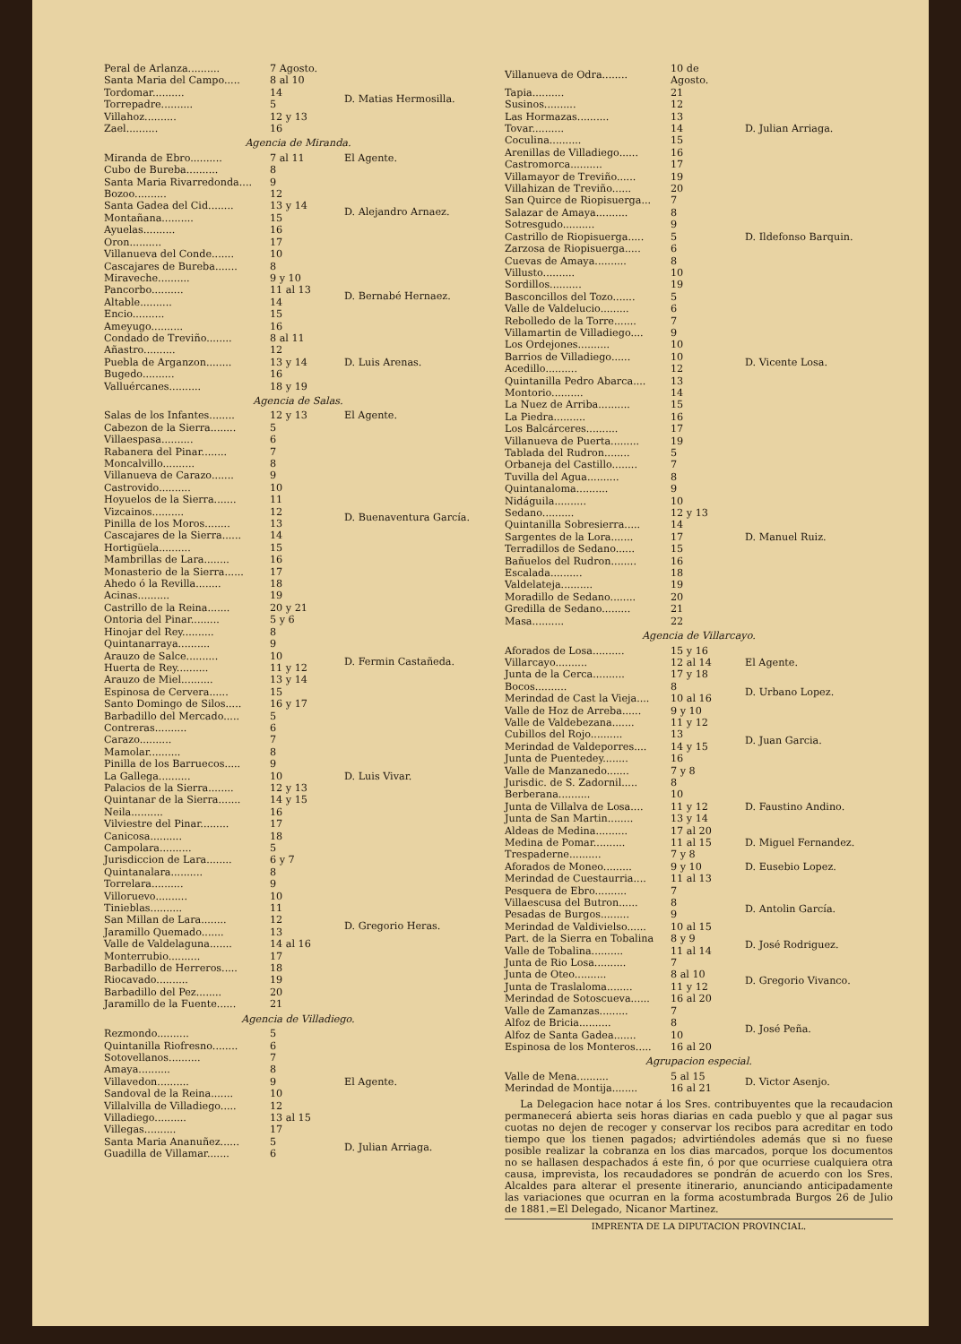| Peral de Arlanza.......... | 7 Agosto. | D. Matias Hermosilla. |
| Santa Maria del Campo..... | 8 al 10 | |
| Tordomar.......... | 14 | |
| Torrepadre.......... | 5 | |
| Villahoz.......... | 12 y 13 | |
| Zael.......... | 16 | |
| Agencia de Miranda. | | |
| Miranda de Ebro.......... | 7 al 11 | El Agente. |
| Cubo de Bureba.......... | 8 | D. Alejandro Arnaez. |
| Santa Maria Rivarredonda.... | 9 | |
| Bozoo.......... | 12 | |
| Santa Gadea del Cid........ | 13 y 14 | |
| Montañana.......... | 15 | |
| Ayuelas.......... | 16 | |
| Oron.......... | 17 | |
| Villanueva del Conde....... | 10 | |
| Cascajares de Bureba....... | 8 | D. Bernabé Hernaez. |
| Miraveche.......... | 9 y 10 | |
| Pancorbo.......... | 11 al 13 | |
| Altable.......... | 14 | |
| Encio.......... | 15 | |
| Ameyugo.......... | 16 | |
| Condado de Treviño........ | 8 al 11 | D. Luis Arenas. |
| Añastro.......... | 12 | |
| Puebla de Arganzon........ | 13 y 14 | |
| Bugedo.......... | 16 | |
| Valluércanes.......... | 18 y 19 | |
| Agencia de Salas. | | |
| Salas de los Infantes........ | 12 y 13 | El Agente. |
| Cabezon de la Sierra........ | 5 | D. Buenaventura García. |
| Villaespasa.......... | 6 | |
| Rabanera del Pinar........ | 7 | |
| Moncalvillo.......... | 8 | |
| Villanueva de Carazo....... | 9 | |
| Castrovido.......... | 10 | |
| Hoyuelos de la Sierra....... | 11 | |
| Vizcainos.......... | 12 | |
| Pinilla de los Moros........ | 13 | |
| Cascajares de la Sierra...... | 14 | |
| Hortigüela.......... | 15 | |
| Mambrillas de Lara........ | 16 | |
| Monasterio de la Sierra...... | 17 | |
| Ahedo ó la Revilla........ | 18 | |
| Acinas.......... | 19 | |
| Castrillo de la Reina....... | 20 y 21 | |
| Ontoria del Pinar......... | 5 y 6 | D. Fermin Castañeda. |
| Hinojar del Rey.......... | 8 | |
| Quintanarraya.......... | 9 | |
| Arauzo de Salce.......... | 10 | |
| Huerta de Rey.......... | 11 y 12 | |
| Arauzo de Miel.......... | 13 y 14 | |
| Espinosa de Cervera...... | 15 | |
| Santo Domingo de Silos..... | 16 y 17 | |
| Barbadillo del Mercado..... | 5 | D. Luis Vivar. |
| Contreras.......... | 6 | |
| Carazo.......... | 7 | |
| Mamolar.......... | 8 | |
| Pinilla de los Barruecos..... | 9 | |
| La Gallega.......... | 10 | |
| Palacios de la Sierra........ | 12 y 13 | |
| Quintanar de la Sierra....... | 14 y 15 | |
| Neila.......... | 16 | |
| Vilviestre del Pinar......... | 17 | |
| Canicosa.......... | 18 | |
| Campolara.......... | 5 | D. Gregorio Heras. |
| Jurisdiccion de Lara........ | 6 y 7 | |
| Quintanalara.......... | 8 | |
| Torrelara.......... | 9 | |
| Villoruevo.......... | 10 | |
| Tinieblas.......... | 11 | |
| San Millan de Lara........ | 12 | |
| Jaramillo Quemado....... | 13 | |
| Valle de Valdelaguna....... | 14 al 16 | |
| Monterrubio.......... | 17 | |
| Barbadillo de Herreros..... | 18 | |
| Riocavado.......... | 19 | |
| Barbadillo del Pez........ | 20 | |
| Jaramillo de la Fuente...... | 21 | |
| Agencia de Villadiego. | | |
| Rezmondo.......... | 5 | El Agente. |
| Quintanilla Riofresno........ | 6 | |
| Sotovellanos.......... | 7 | |
| Amaya.......... | 8 | |
| Villavedon.......... | 9 | |
| Sandoval de la Reina....... | 10 | |
| Villalvilla de Villadiego..... | 12 | |
| Villadiego.......... | 13 al 15 | |
| Villegas.......... | 17 | |
| Santa Maria Ananuñez...... | 5 | D. Julian Arriaga. |
| Guadilla de Villamar....... | 6 | |
| Villanueva de Odra........ | 10 de Agosto. | D. Julian Arriaga. |
| Tapia.......... | 21 | |
| Susinos.......... | 12 | |
| Las Hormazas.......... | 13 | |
| Tovar.......... | 14 | |
| Coculina.......... | 15 | |
| Arenillas de Villadiego...... | 16 | |
| Castromorca.......... | 17 | |
| Villamayor de Treviño...... | 19 | |
| Villahizan de Treviño...... | 20 | |
| San Quirce de Riopisuerga... | 7 | D. Ildefonso Barquin. |
| Salazar de Amaya.......... | 8 | |
| Sotresgudo.......... | 9 | |
| Castrillo de Riopisuerga..... | 5 | |
| Zarzosa de Riopisuerga..... | 6 | |
| Cuevas de Amaya.......... | 8 | |
| Villusto.......... | 10 | |
| Sordillos.......... | 19 | D. Vicente Losa. |
| Basconcillos del Tozo....... | 5 | |
| Valle de Valdelucio......... | 6 | |
| Rebolledo de la Torre....... | 7 | |
| Villamartin de Villadiego.... | 9 | |
| Los Ordejones.......... | 10 | |
| Barrios de Villadiego...... | 10 | |
| Acedillo.......... | 12 | |
| Quintanilla Pedro Abarca.... | 13 | |
| Montorio.......... | 14 | |
| La Nuez de Arriba.......... | 15 | |
| La Piedra.......... | 16 | |
| Los Balcárceres.......... | 17 | |
| Villanueva de Puerta......... | 19 | |
| Tablada del Rudron........ | 5 | D. Manuel Ruiz. |
| Orbaneja del Castillo........ | 7 | |
| Tuvilla del Agua.......... | 8 | |
| Quintanaloma.......... | 9 | |
| Nidáguila.......... | 10 | |
| Sedano.......... | 12 y 13 | |
| Quintanilla Sobresierra..... | 14 | |
| Sargentes de la Lora....... | 17 | |
| Terradillos de Sedano...... | 15 | |
| Bañuelos del Rudron........ | 16 | |
| Escalada.......... | 18 | |
| Valdelateja.......... | 19 | |
| Moradillo de Sedano........ | 20 | |
| Gredilla de Sedano......... | 21 | |
| Masa.......... | 22 | |
| Agencia de Villarcayo. | | |
| Aforados de Losa.......... | 15 y 16 | El Agente. |
| Villarcayo.......... | 12 al 14 | |
| Junta de la Cerca.......... | 17 y 18 | |
| Bocos.......... | 8 | D. Urbano Lopez. |
| Merindad de Cast la Vieja.... | 10 al 16 | |
| Valle de Hoz de Arreba...... | 9 y 10 | D. Juan Garcia. |
| Valle de Valdebezana....... | 11 y 12 | |
| Cubillos del Rojo.......... | 13 | |
| Merindad de Valdeporres.... | 14 y 15 | |
| Junta de Puentedey........ | 16 | |
| Valle de Manzanedo....... | 7 y 8 | |
| Jurisdic. de S. Zadornil..... | 8 | D. Faustino Andino. |
| Berberana.......... | 10 | |
| Junta de Villalva de Losa.... | 11 y 12 | |
| Junta de San Martin........ | 13 y 14 | |
| Aldeas de Medina.......... | 17 al 20 | |
| Medina de Pomar.......... | 11 al 15 | D. Miguel Fernandez. |
| Trespaderne.......... | 7 y 8 | D. Eusebio Lopez. |
| Aforados de Moneo......... | 9 y 10 | |
| Merindad de Cuestaurria.... | 11 al 13 | |
| Pesquera de Ebro.......... | 7 | D. Antolin García. |
| Villaescusa del Butron...... | 8 | |
| Pesadas de Burgos......... | 9 | |
| Merindad de Valdivielso...... | 10 al 15 | |
| Part. de la Sierra en Tobalina | 8 y 9 | D. José Rodriguez. |
| Valle de Tobalina.......... | 11 al 14 | |
| Junta de Rio Losa.......... | 7 | D. Gregorio Vivanco. |
| Junta de Oteo.......... | 8 al 10 | |
| Junta de Traslaloma........ | 11 y 12 | |
| Merindad de Sotoscueva...... | 16 al 20 | |
| Valle de Zamanzas......... | 7 | D. José Peña. |
| Alfoz de Bricia.......... | 8 | |
| Alfoz de Santa Gadea....... | 10 | |
| Espinosa de los Monteros..... | 16 al 20 | |
| Agrupacion especial. | | |
| Valle de Mena.......... | 5 al 15 | D. Victor Asenjo. |
| Merindad de Montija........ | 16 al 21 | |
La Delegacion hace notar á los Sres. contribuyentes que la recaudacion permanecerá abierta seis horas diarias en cada pueblo y que al pagar sus cuotas no dejen de recoger y conservar los recibos para acreditar en todo tiempo que los tienen pagados; advirtiéndoles además que si no fuese posible realizar la cobranza en los dias marcados, porque los documentos no se hallasen despachados á este fin, ó por que ocurriese cualquiera otra causa, imprevista, los recaudadores se pondrán de acuerdo con los Sres. Alcaldes para alterar el presente itinerario, anunciando anticipadamente las variaciones que ocurran en la forma acostumbrada Burgos 26 de Julio de 1881.=El Delegado, Nicanor Martinez.
IMPRENTA DE LA DIPUTACION PROVINCIAL.